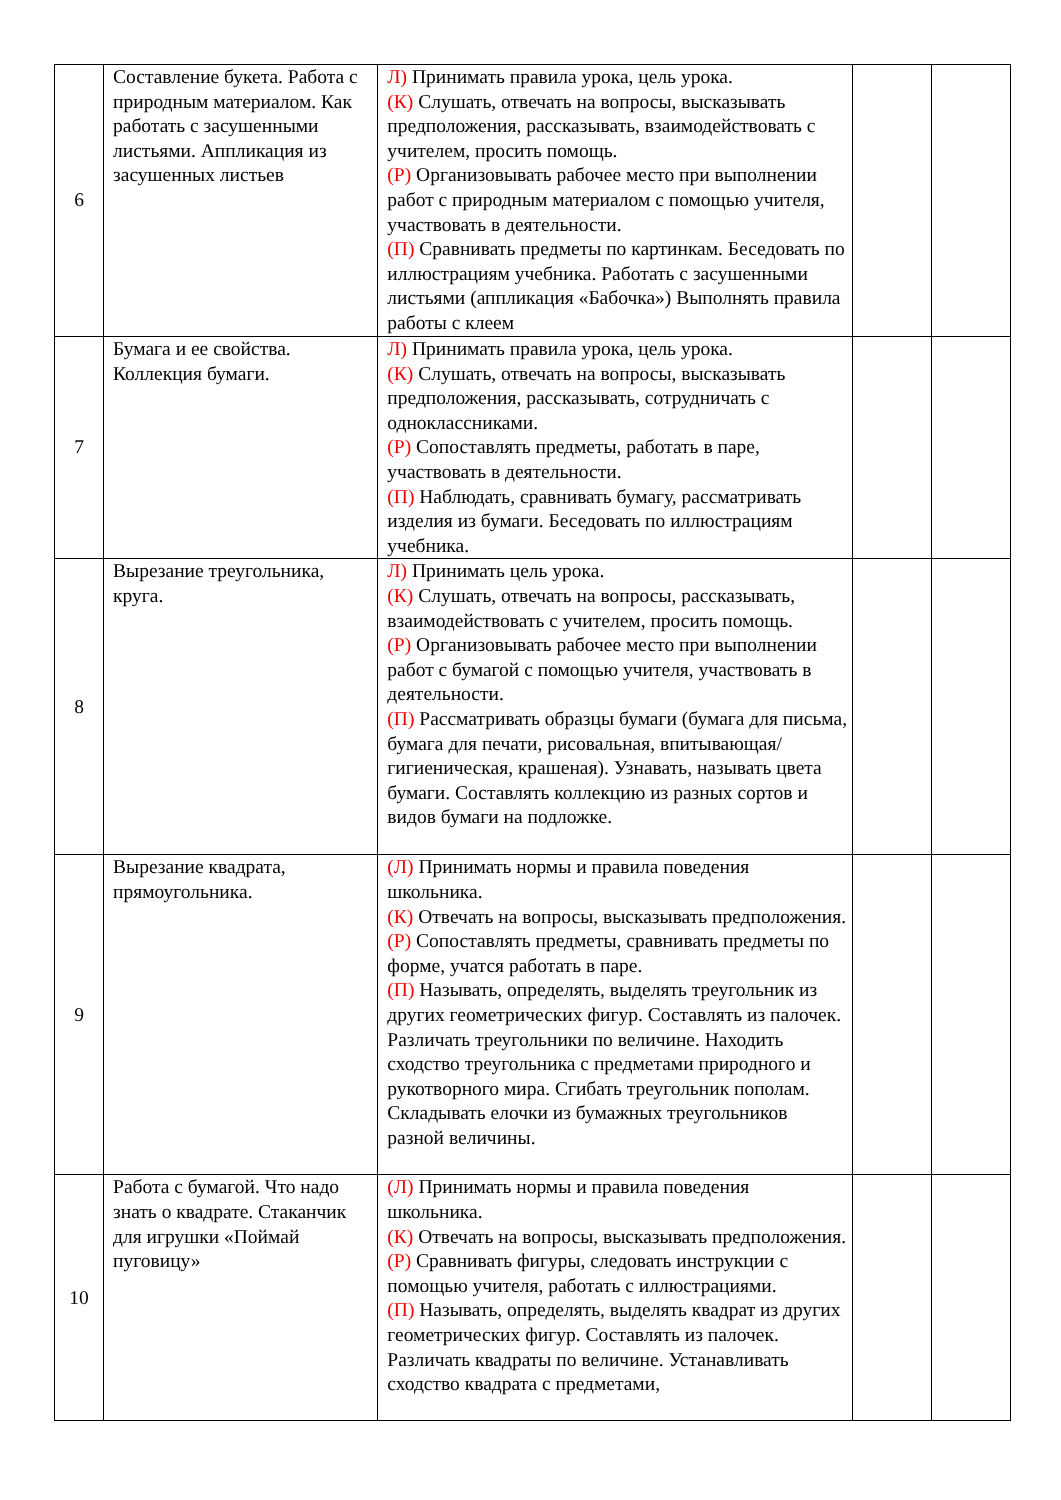| 6 | Составление букета. Работа с природным материалом. Как работать с засушенными листьями. Аппликация из засушенных листьев | Л) Принимать правила урока, цель урока. (К) Слушать, отвечать на вопросы, высказывать предположения, рассказывать, взаимодействовать с учителем, просить помощь. (Р) Организовывать рабочее место при выполнении работ с природным материалом с помощью учителя, участвовать в деятельности. (П) Сравнивать предметы по картинкам. Беседовать по иллюстрациям учебника. Работать с засушенными листьями (аппликация «Бабочка») Выполнять правила работы с клеем | | |
| 7 | Бумага и ее свойства. Коллекция бумаги. | Л) Принимать правила урока, цель урока. (К) Слушать, отвечать на вопросы, высказывать предположения, рассказывать, сотрудничать с одноклассниками. (Р) Сопоставлять предметы, работать в паре, участвовать в деятельности. (П) Наблюдать, сравнивать бумагу, рассматривать изделия из бумаги. Беседовать по иллюстрациям учебника. | | |
| 8 | Вырезание треугольника, круга. | Л) Принимать цель урока. (К) Слушать, отвечать на вопросы, рассказывать, взаимодействовать с учителем, просить помощь. (Р) Организовывать рабочее место при выполнении работ с бумагой с помощью учителя, участвовать в деятельности. (П) Рассматривать образцы бумаги (бумага для письма, бумага для печати, рисовальная, впитывающая/гигиеническая, крашеная). Узнавать, называть цвета бумаги. Составлять коллекцию из разных сортов и видов бумаги на подложке. | | |
| 9 | Вырезание квадрата, прямоугольника. | (Л) Принимать нормы и правила поведения школьника. (К) Отвечать на вопросы, высказывать предположения. (Р) Сопоставлять предметы, сравнивать предметы по форме, учатся работать в паре. (П) Называть, определять, выделять треугольник из других геометрических фигур. Составлять из палочек. Различать треугольники по величине. Находить сходство треугольника с предметами природного и рукотворного мира. Сгибать треугольник пополам. Складывать елочки из бумажных треугольников разной величины. | | |
| 10 | Работа с бумагой. Что надо знать о квадрате. Стаканчик для игрушки «Поймай пуговицу» | (Л) Принимать нормы и правила поведения школьника. (К) Отвечать на вопросы, высказывать предположения. (Р) Сравнивать фигуры, следовать инструкции с помощью учителя, работать с иллюстрациями. (П) Называть, определять, выделять квадрат из других геометрических фигур. Составлять из палочек. Различать квадраты по величине. Устанавливать сходство квадрата с предметами, | | |